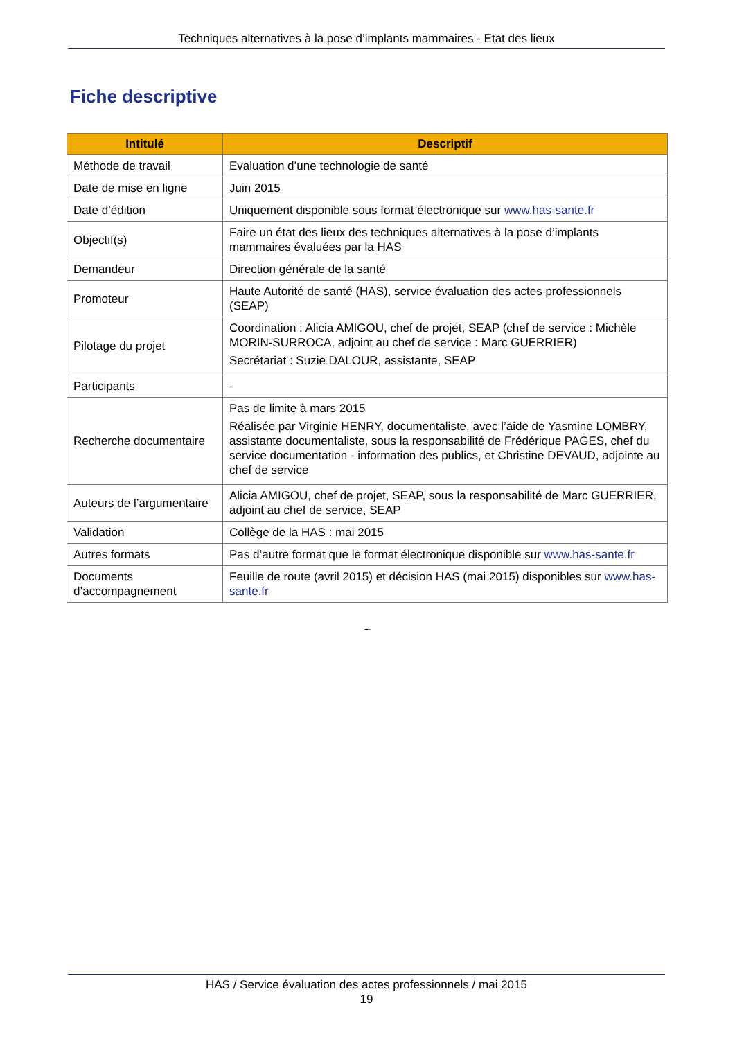Techniques alternatives à la pose d’implants mammaires - Etat des lieux
Fiche descriptive
| Intitulé | Descriptif |
| --- | --- |
| Méthode de travail | Evaluation d’une technologie de santé |
| Date de mise en ligne | Juin 2015 |
| Date d’édition | Uniquement disponible sous format électronique sur www.has-sante.fr |
| Objectif(s) | Faire un état des lieux des techniques alternatives à la pose d’implants mammaires évaluées par la HAS |
| Demandeur | Direction générale de la santé |
| Promoteur | Haute Autorité de santé (HAS), service évaluation des actes professionnels (SEAP) |
| Pilotage du projet | Coordination : Alicia AMIGOU, chef de projet, SEAP (chef de service : Michèle MORIN-SURROCA, adjoint au chef de service : Marc GUERRIER) Secrétariat : Suzie DALOUR, assistante, SEAP |
| Participants | - |
| Recherche documentaire | Pas de limite à mars 2015 Réalisée par Virginie HENRY, documentaliste, avec l’aide de Yasmine LOMBRY, assistante documentaliste, sous la responsabilité de Frédérique PAGES, chef du service documentation - information des publics, et Christine DEVAUD, adjointe au chef de service |
| Auteurs de l’argumentaire | Alicia AMIGOU, chef de projet, SEAP, sous la responsabilité de Marc GUERRIER, adjoint au chef de service, SEAP |
| Validation | Collège de la HAS : mai 2015 |
| Autres formats | Pas d’autre format que le format électronique disponible sur www.has-sante.fr |
| Documents d’accompagnement | Feuille de route (avril 2015) et décision HAS (mai 2015) disponibles sur www.has-sante.fr |
~
HAS / Service évaluation des actes professionnels / mai 2015
19